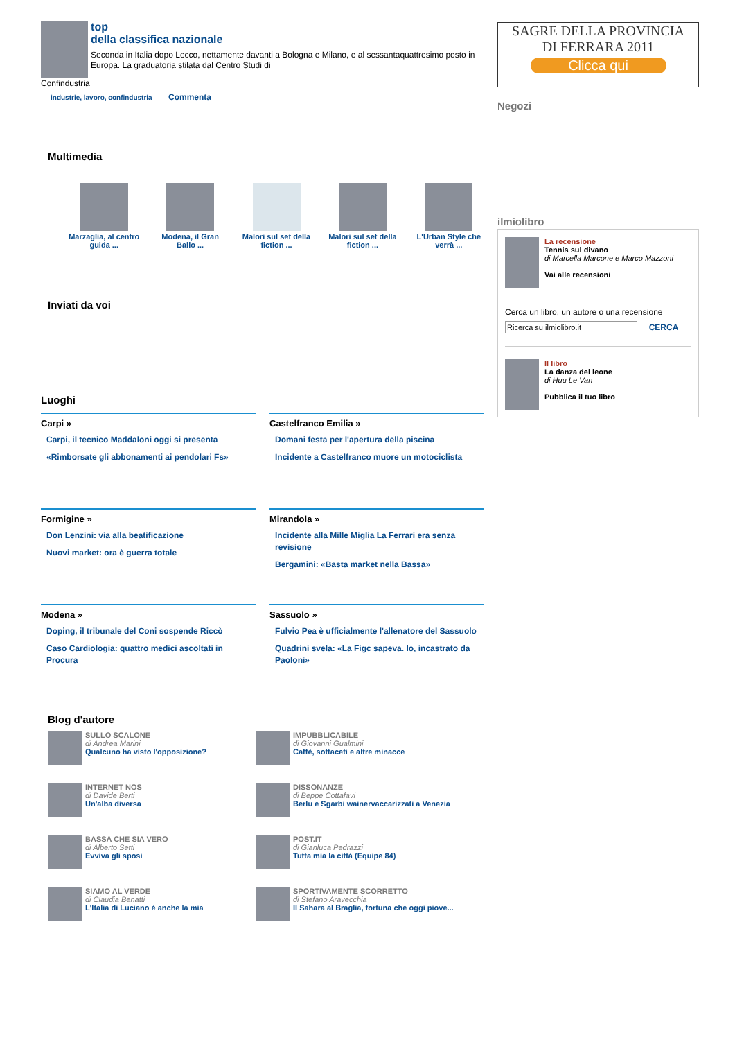top
della classifica nazionale
Seconda in Italia dopo Lecco, nettamente davanti a Bologna e Milano, e al sessantaquattresimo posto in Europa. La graduatoria stilata dal Centro Studi di
Confindustria
industrie, lavoro, confindustria Commenta
Multimedia
Marzaglia, al centro guida ...
Modena, il Gran Ballo ...
Malori sul set della fiction ...
Malori sul set della fiction ...
L'Urban Style che verrà ...
Inviati da voi
Luoghi
Carpi »
Carpi, il tecnico Maddaloni oggi si presenta
«Rimborsate gli abbonamenti ai pendolari Fs»
Castelfranco Emilia »
Domani festa per l'apertura della piscina
Incidente a Castelfranco muore un motociclista
Formigine »
Don Lenzini: via alla beatificazione
Nuovi market: ora è guerra totale
Mirandola »
Incidente alla Mille Miglia La Ferrari era senza revisione
Bergamini: «Basta market nella Bassa»
Modena »
Doping, il tribunale del Coni sospende Riccò
Caso Cardiologia: quattro medici ascoltati in Procura
Sassuolo »
Fulvio Pea è ufficialmente l'allenatore del Sassuolo
Quadrini svela: «La Figc sapeva. Io, incastrato da Paoloni»
Blog d'autore
SULLO SCALONE
di Andrea Marini
Qualcuno ha visto l'opposizione?
IMPUBBLICABILE
di Giovanni Gualmini
Caffè, sottaceti e altre minacce
INTERNET NOS
di Davide Berti
Un'alba diversa
DISSONANZE
di Beppe Cottafavi
Berlu e Sgarbi wainervaccarizzati a Venezia
BASSA CHE SIA VERO
di Alberto Setti
Evviva gli sposi
POST.IT
di Gianluca Pedrazzi
Tutta mia la città (Equipe 84)
SIAMO AL VERDE
di Claudia Benatti
L'Italia di Luciano è anche la mia
SPORTIVAMENTE SCORRETTO
di Stefano Aravecchia
Il Sahara al Braglia, fortuna che oggi piove...
SAGRE DELLA PROVINCIA
DI FERRARA 2011
Clicca qui
Negozi
ilmiolibro
La recensione
Tennis sul divano
di Marcella Marcone e Marco Mazzoni
Vai alle recensioni
Cerca un libro, un autore o una recensione
Ricerca su ilmiolibro.it CERCA
Il libro
La danza del leone
di Huu Le Van
Pubblica il tuo libro